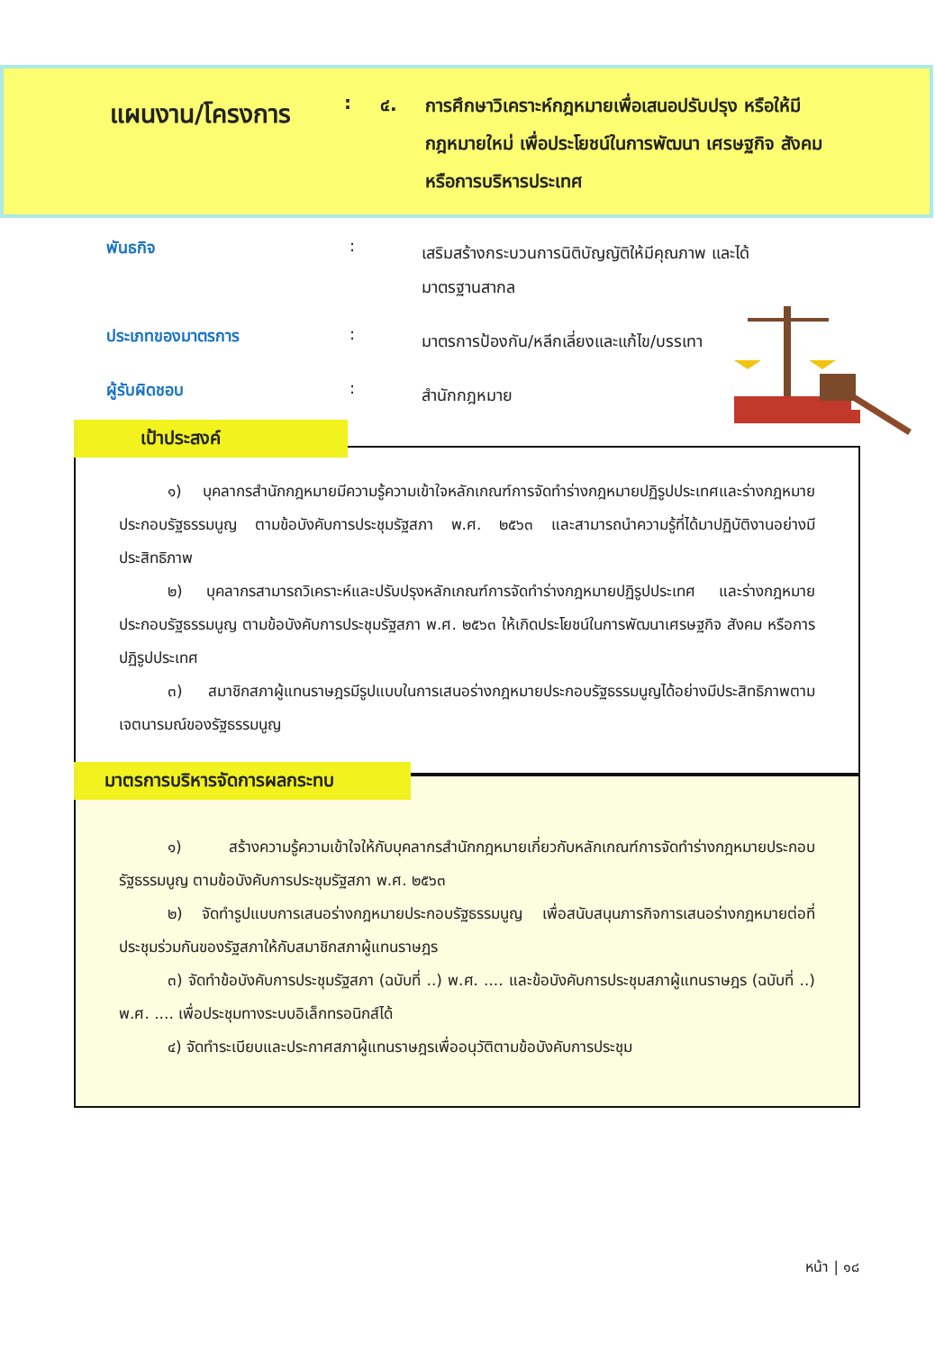แผนงาน/โครงการ
: ๔.
การศึกษาวิเคราะห์กฎหมายเพื่อเสนอปรับปรุง หรือให้มีกฎหมายใหม่ เพื่อประโยชน์ในการพัฒนา เศรษฐกิจ สังคม หรือการบริหารประเทศ
พันธกิจ :
เสริมสร้างกระบวนการนิติบัญญัติให้มีคุณภาพ และได้มาตรฐานสากล
ประเภทของมาตรการ :
มาตรการป้องกัน/หลีกเลี่ยงและแก้ไข/บรรเทา
ผู้รับผิดชอบ :
สำนักกฎหมาย
๑) บุคลากรสำนักกฎหมายมีความรู้ความเข้าใจหลักเกณฑ์การจัดทำร่างกฎหมายปฏิรูปประเทศและร่างกฎหมายประกอบรัฐธรรมนูญ ตามข้อบังคับการประชุมรัฐสภา พ.ศ. ๒๕๖๓ และสามารถนำความรู้ที่ได้มาปฏิบัติงานอย่างมีประสิทธิภาพ
๒) บุคลากรสามารถวิเคราะห์และปรับปรุงหลักเกณฑ์การจัดทำร่างกฎหมายปฏิรูปประเทศ และร่างกฎหมายประกอบรัฐธรรมนูญ ตามข้อบังคับการประชุมรัฐสภา พ.ศ. ๒๕๖๓ ให้เกิดประโยชน์ในการพัฒนาเศรษฐกิจ สังคม หรือการปฏิรูปประเทศ
๓) สมาชิกสภาผู้แทนราษฎรมีรูปแบบในการเสนอร่างกฎหมายประกอบรัฐธรรมนูญได้อย่างมีประสิทธิภาพตามเจตนารมณ์ของรัฐธรรมนูญ
เป้าประสงค์
๑) สร้างความรู้ความเข้าใจให้กับบุคลากรสำนักกฎหมายเกี่ยวกับหลักเกณฑ์การจัดทำร่างกฎหมายประกอบรัฐธรรมนูญ ตามข้อบังคับการประชุมรัฐสภา พ.ศ. ๒๕๖๓
๒) จัดทำรูปแบบการเสนอร่างกฎหมายประกอบรัฐธรรมนูญ เพื่อสนับสนุนภารกิจการเสนอร่างกฎหมายต่อที่ประชุมร่วมกันของรัฐสภาให้กับสมาชิกสภาผู้แทนราษฎร
๓) จัดทำข้อบังคับการประชุมรัฐสภา (ฉบับที่ ..) พ.ศ. .... และข้อบังคับการประชุมสภาผู้แทนราษฎร (ฉบับที่ ..) พ.ศ. .... เพื่อประชุมทางระบบอิเล็กทรอนิกส์ได้
๔) จัดทำระเบียบและประกาศสภาผู้แทนราษฎรเพื่ออนุวัติตามข้อบังคับการประชุม
มาตรการบริหารจัดการผลกระทบ
หน้า | ๑๘